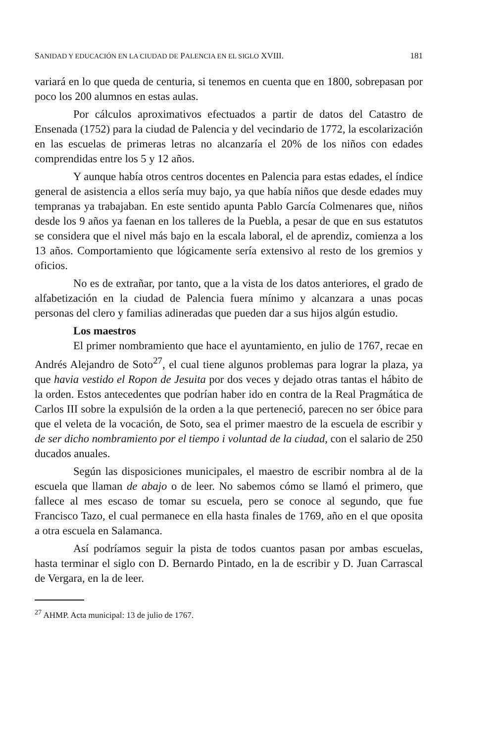SANIDAD Y EDUCACIÓN EN LA CIUDAD DE PALENCIA EN EL SIGLO XVIII. 181
variará en lo que queda de centuria, si tenemos en cuenta que en 1800, sobrepasan por poco los 200 alumnos en estas aulas.
Por cálculos aproximativos efectuados a partir de datos del Catastro de Ensenada (1752) para la ciudad de Palencia y del vecindario de 1772, la escolarización en las escuelas de primeras letras no alcanzaría el 20% de los niños con edades comprendidas entre los 5 y 12 años.
Y aunque había otros centros docentes en Palencia para estas edades, el índice general de asistencia a ellos sería muy bajo, ya que había niños que desde edades muy tempranas ya trabajaban. En este sentido apunta Pablo García Colmenares que, niños desde los 9 años ya faenan en los talleres de la Puebla, a pesar de que en sus estatutos se considera que el nivel más bajo en la escala laboral, el de aprendiz, comienza a los 13 años. Comportamiento que lógicamente sería extensivo al resto de los gremios y oficios.
No es de extrañar, por tanto, que a la vista de los datos anteriores, el grado de alfabetización en la ciudad de Palencia fuera mínimo y alcanzara a unas pocas personas del clero y familias adineradas que pueden dar a sus hijos algún estudio.
Los maestros
El primer nombramiento que hace el ayuntamiento, en julio de 1767, recae en Andrés Alejandro de Soto<sup>27</sup>, el cual tiene algunos problemas para lograr la plaza, ya que havia vestido el Ropon de Jesuita por dos veces y dejado otras tantas el hábito de la orden. Estos antecedentes que podrían haber ido en contra de la Real Pragmática de Carlos III sobre la expulsión de la orden a la que perteneció, parecen no ser óbice para que el veleta de la vocación, de Soto, sea el primer maestro de la escuela de escribir y de ser dicho nombramiento por el tiempo i voluntad de la ciudad, con el salario de 250 ducados anuales.
Según las disposiciones municipales, el maestro de escribir nombra al de la escuela que llaman de abajo o de leer. No sabemos cómo se llamó el primero, que fallece al mes escaso de tomar su escuela, pero se conoce al segundo, que fue Francisco Tazo, el cual permanece en ella hasta finales de 1769, año en el que oposita a otra escuela en Salamanca.
Así podríamos seguir la pista de todos cuantos pasan por ambas escuelas, hasta terminar el siglo con D. Bernardo Pintado, en la de escribir y D. Juan Carrascal de Vergara, en la de leer.
<sup>27</sup> AHMP. Acta municipal: 13 de julio de 1767.